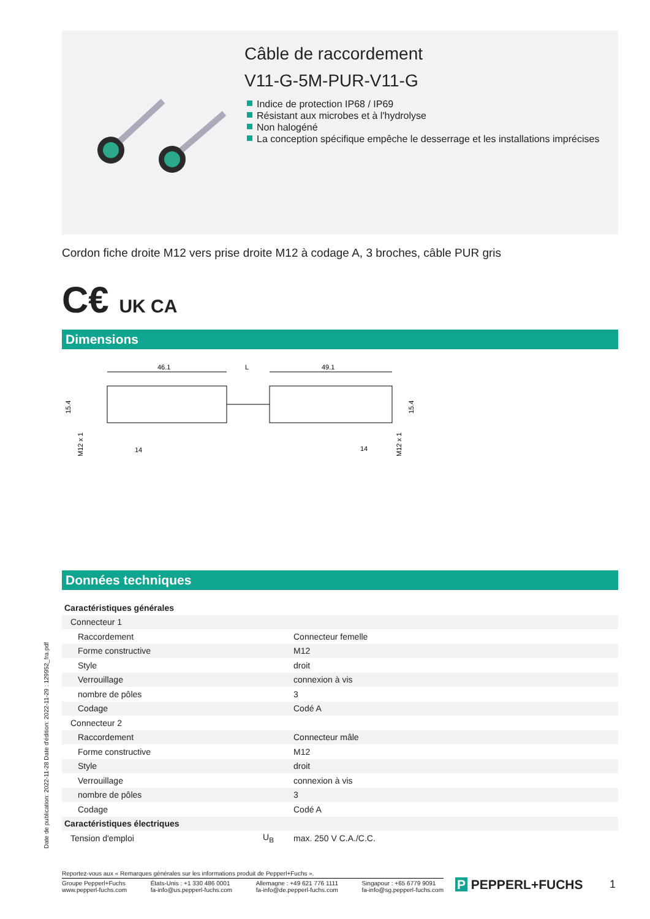Câble de raccordement
V11-G-5M-PUR-V11-G
Indice de protection IP68 / IP69
Résistant aux microbes et à l'hydrolyse
Non halogéné
La conception spécifique empêche le desserrage et les installations imprécises
Cordon fiche droite M12 vers prise droite M12 à codage A, 3 broches, câble PUR gris
C€ UK CA
Dimensions
46.1
L
49.1
15.4
M12 x 1
14
15.4
M12 x 1
14
Données techniques
| Caractéristiques générales | | |
| Connecteur 1 | | |
| Raccordement | | Connecteur femelle |
| Forme constructive | | M12 |
| Style | | droit |
| Verrouillage | | connexion à vis |
| nombre de pôles | | 3 |
| Codage | | Codé A |
| Connecteur 2 | | |
| Raccordement | | Connecteur mâle |
| Forme constructive | | M12 |
| Style | | droit |
| Verrouillage | | connexion à vis |
| nombre de pôles | | 3 |
| Codage | | Codé A |
| Caractéristiques électriques | | |
| Tension d'emploi | U<sub>B</sub> | max. 250 V C.A./C.C. |
Date de publication: 2022-11-28 Date d'édition: 2022-11-29 : 129952_fra.pdf
Reportez-vous aux « Remarques générales sur les informations produit de Pepperl+Fuchs ».
Groupe Pepperl+Fuchs
www.pepperl-fuchs.com
États-Unis : +1 330 486 0001
fa-info@us.pepperl-fuchs.com
Allemagne : +49 621 776 1111
fa-info@de.pepperl-fuchs.com
Singapour : +65 6779 9091
fa-info@sg.pepperl-fuchs.com
P PEPPERL+FUCHS 1